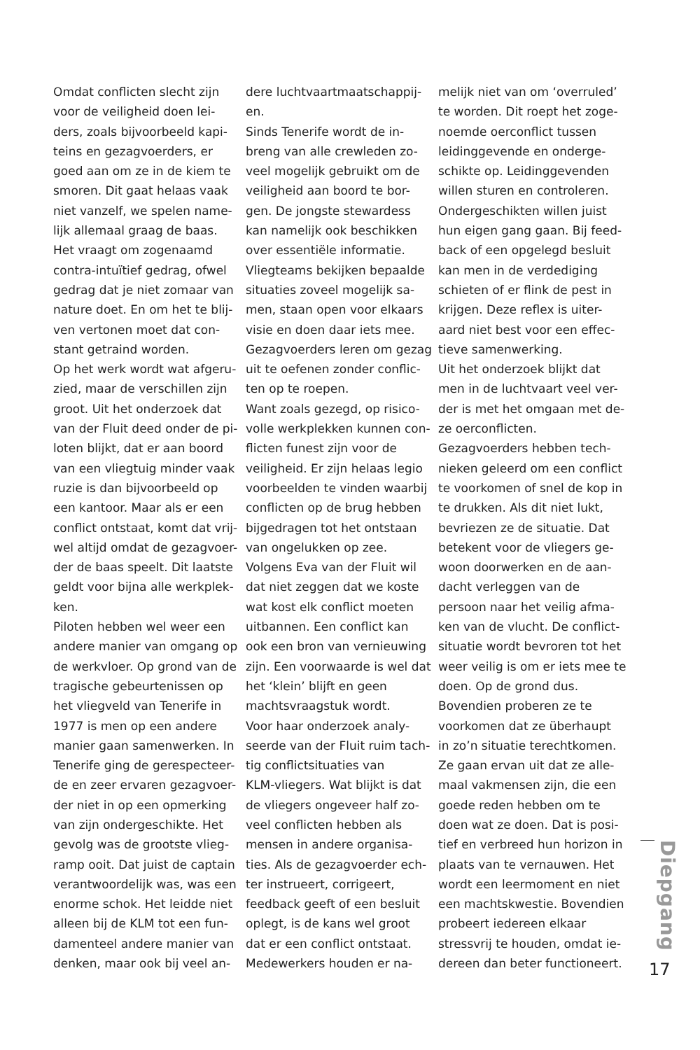Omdat conflicten slecht zijn
voor de veiligheid doen lei-
ders, zoals bijvoorbeeld kapi-
teins en gezagvoerders, er
goed aan om ze in de kiem te
smoren. Dit gaat helaas vaak
niet vanzelf, we spelen name-
lijk allemaal graag de baas.
Het vraagt om zogenaamd
contra-intuïtief gedrag, ofwel
gedrag dat je niet zomaar van
nature doet. En om het te blij-
ven vertonen moet dat con-
stant getraind worden.
Op het werk wordt wat afgeru-
zied, maar de verschillen zijn
groot. Uit het onderzoek dat
van der Fluit deed onder de pi-
loten blijkt, dat er aan boord
van een vliegtuig minder vaak
ruzie is dan bijvoorbeeld op
een kantoor. Maar als er een
conflict ontstaat, komt dat vrij-
wel altijd omdat de gezagvoer-
der de baas speelt. Dit laatste
geldt voor bijna alle werkplek-
ken.
Piloten hebben wel weer een
andere manier van omgang op
de werkvloer. Op grond van de
tragische gebeurtenissen op
het vliegveld van Tenerife in
1977 is men op een andere
manier gaan samenwerken. In
Tenerife ging de gerespecteer-
de en zeer ervaren gezagvoer-
der niet in op een opmerking
van zijn ondergeschikte. Het
gevolg was de grootste vlieg-
ramp ooit. Dat juist de captain
verantwoordelijk was, was een
enorme schok. Het leidde niet
alleen bij de KLM tot een fun-
damenteel andere manier van
denken, maar ook bij veel an-
dere luchtvaartmaatschappij-
en.
Sinds Tenerife wordt de in-
breng van alle crewleden zo-
veel mogelijk gebruikt om de
veiligheid aan boord te bor-
gen. De jongste stewardess
kan namelijk ook beschikken
over essentiële informatie.
Vliegteams bekijken bepaalde
situaties zoveel mogelijk sa-
men, staan open voor elkaars
visie en doen daar iets mee.
Gezagvoerders leren om gezag
uit te oefenen zonder conflic-
ten op te roepen.
Want zoals gezegd, op risico-
volle werkplekken kunnen con-
flicten funest zijn voor de
veiligheid. Er zijn helaas legio
voorbeelden te vinden waarbij
conflicten op de brug hebben
bijgedragen tot het ontstaan
van ongelukken op zee.
Volgens Eva van der Fluit wil
dat niet zeggen dat we koste
wat kost elk conflict moeten
uitbannen. Een conflict kan
ook een bron van vernieuwing
zijn. Een voorwaarde is wel dat
het ‘klein’ blijft en geen
machtsvraagstuk wordt.
Voor haar onderzoek analy-
seerde van der Fluit ruim tach-
tig conflictsituaties van
KLM-vliegers. Wat blijkt is dat
de vliegers ongeveer half zo-
veel conflicten hebben als
mensen in andere organisa-
ties. Als de gezagvoerder ech-
ter instrueert, corrigeert,
feedback geeft of een besluit
oplegt, is de kans wel groot
dat er een conflict ontstaat.
Medewerkers houden er na-
melijk niet van om ‘overruled’
te worden. Dit roept het zoge-
noemde oerconflict tussen
leidinggevende en onderge-
schikte op. Leidinggevenden
willen sturen en controleren.
Ondergeschikten willen juist
hun eigen gang gaan. Bij feed-
back of een opgelegd besluit
kan men in de verdediging
schieten of er flink de pest in
krijgen. Deze reflex is uiter-
aard niet best voor een effec-
tieve samenwerking.
Uit het onderzoek blijkt dat
men in de luchtvaart veel ver-
der is met het omgaan met de-
ze oerconflicten.
Gezagvoerders hebben tech-
nieken geleerd om een conflict
te voorkomen of snel de kop in
te drukken. Als dit niet lukt,
bevriezen ze de situatie. Dat
betekent voor de vliegers ge-
woon doorwerken en de aan-
dacht verleggen van de
persoon naar het veilig afma-
ken van de vlucht. De conflict-
situatie wordt bevroren tot het
weer veilig is om er iets mee te
doen. Op de grond dus.
Bovendien proberen ze te
voorkomen dat ze überhaupt
in zo’n situatie terechtkomen.
Ze gaan ervan uit dat ze alle-
maal vakmensen zijn, die een
goede reden hebben om te
doen wat ze doen. Dat is posi-
tief en verbreed hun horizon in
plaats van te vernauwen. Het
wordt een leermoment en niet
een machtskwestie. Bovendien
probeert iedereen elkaar
stressvrij te houden, omdat ie-
dereen dan beter functioneert.
Diepgang
17